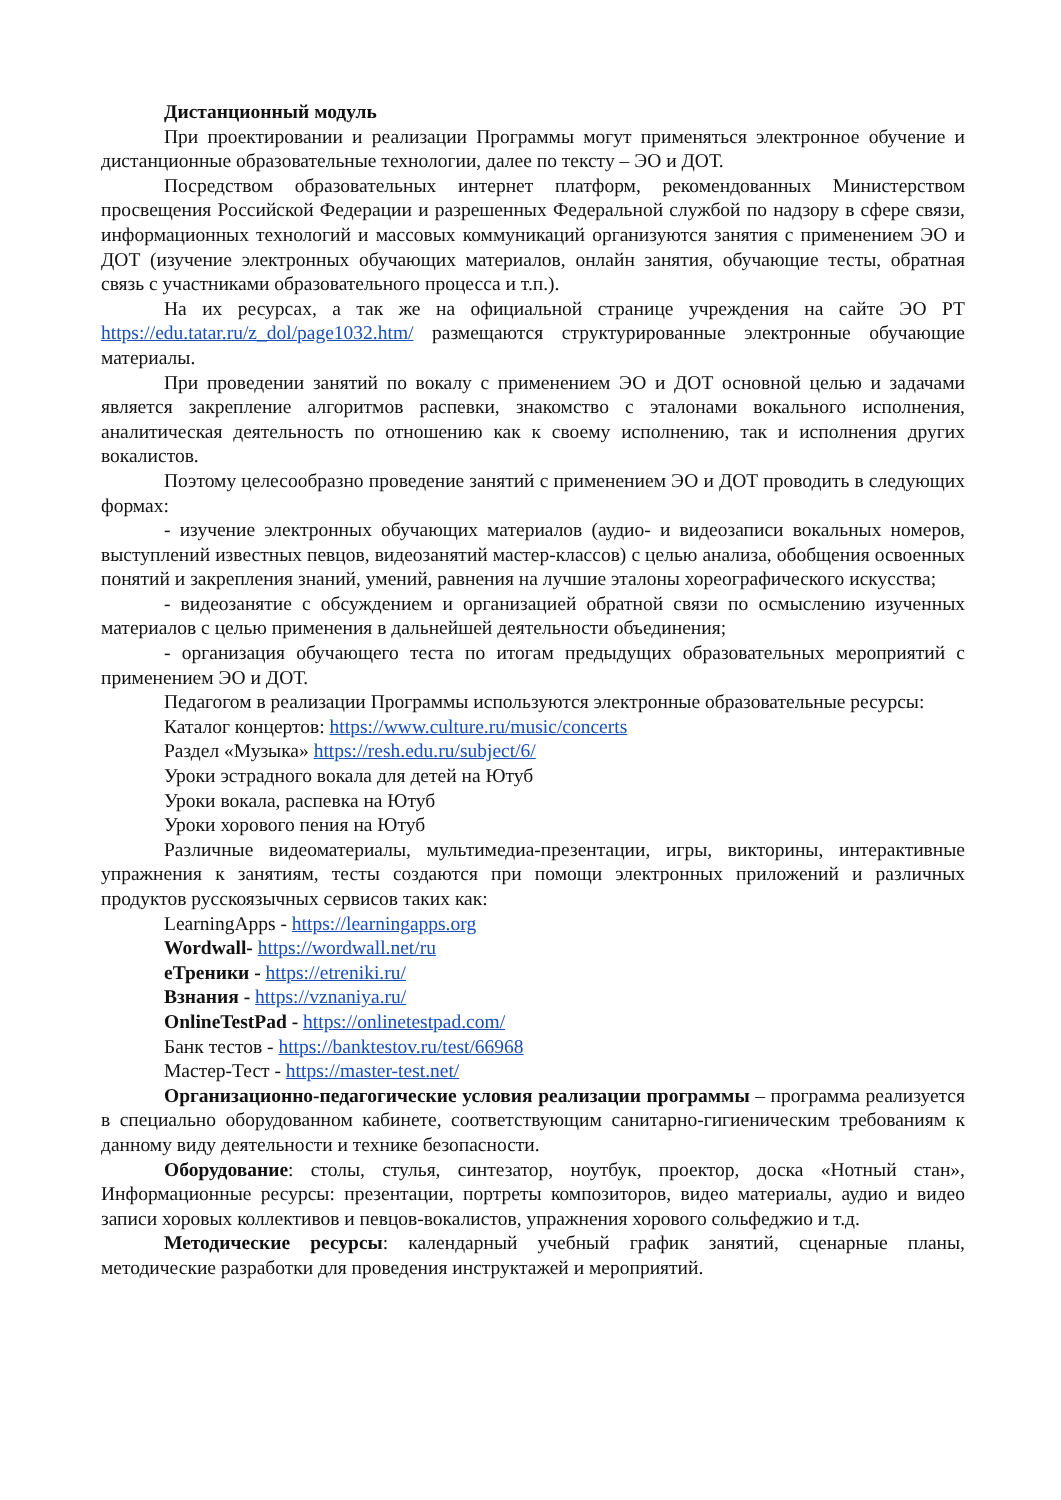Дистанционный модуль
При проектировании и реализации Программы могут применяться электронное обучение и дистанционные образовательные технологии, далее по тексту – ЭО и ДОТ.
Посредством образовательных интернет платформ, рекомендованных Министерством просвещения Российской Федерации и разрешенных Федеральной службой по надзору в сфере связи, информационных технологий и массовых коммуникаций организуются занятия с применением ЭО и ДОТ (изучение электронных обучающих материалов, онлайн занятия, обучающие тесты, обратная связь с участниками образовательного процесса и т.п.).
На их ресурсах, а так же на официальной странице учреждения на сайте ЭО РТ https://edu.tatar.ru/z_dol/page1032.htm/ размещаются структурированные электронные обучающие материалы.
При проведении занятий по вокалу с применением ЭО и ДОТ основной целью и задачами является закрепление алгоритмов распевки, знакомство с эталонами вокального исполнения, аналитическая деятельность по отношению как к своему исполнению, так и исполнения других вокалистов.
Поэтому целесообразно проведение занятий с применением ЭО и ДОТ проводить в следующих формах:
- изучение электронных обучающих материалов (аудио- и видеозаписи вокальных номеров, выступлений известных певцов, видеозанятий мастер-классов) с целью анализа, обобщения освоенных понятий и закрепления знаний, умений, равнения на лучшие эталоны хореографического искусства;
- видеозанятие с обсуждением и организацией обратной связи по осмыслению изученных материалов с целью применения в дальнейшей деятельности объединения;
- организация обучающего теста по итогам предыдущих образовательных мероприятий с применением ЭО и ДОТ.
Педагогом в реализации Программы используются электронные образовательные ресурсы:
Каталог концертов: https://www.culture.ru/music/concerts
Раздел «Музыка» https://resh.edu.ru/subject/6/
Уроки эстрадного вокала для детей на Ютуб
Уроки вокала, распевка на Ютуб
Уроки хорового пения на Ютуб
Различные видеоматериалы, мультимедиа-презентации, игры, викторины, интерактивные упражнения к занятиям, тесты создаются при помощи электронных приложений и различных продуктов русскоязычных сервисов таких как:
LearningApps - https://learningapps.org
Wordwall- https://wordwall.net/ru
eТреники - https://etreniki.ru/
Взнания - https://vznaniya.ru/
OnlineTestPad - https://onlinetestpad.com/
Банк тестов - https://banktestov.ru/test/66968
Мастер-Тест - https://master-test.net/
Организационно-педагогические условия реализации программы – программа реализуется в специально оборудованном кабинете, соответствующим санитарно-гигиеническим требованиям к данному виду деятельности и технике безопасности.
Оборудование: столы, стулья, синтезатор, ноутбук, проектор, доска «Нотный стан», Информационные ресурсы: презентации, портреты композиторов, видео материалы, аудио и видео записи хоровых коллективов и певцов-вокалистов, упражнения хорового сольфеджио и т.д.
Методические ресурсы: календарный учебный график занятий, сценарные планы, методические разработки для проведения инструктажей и мероприятий.